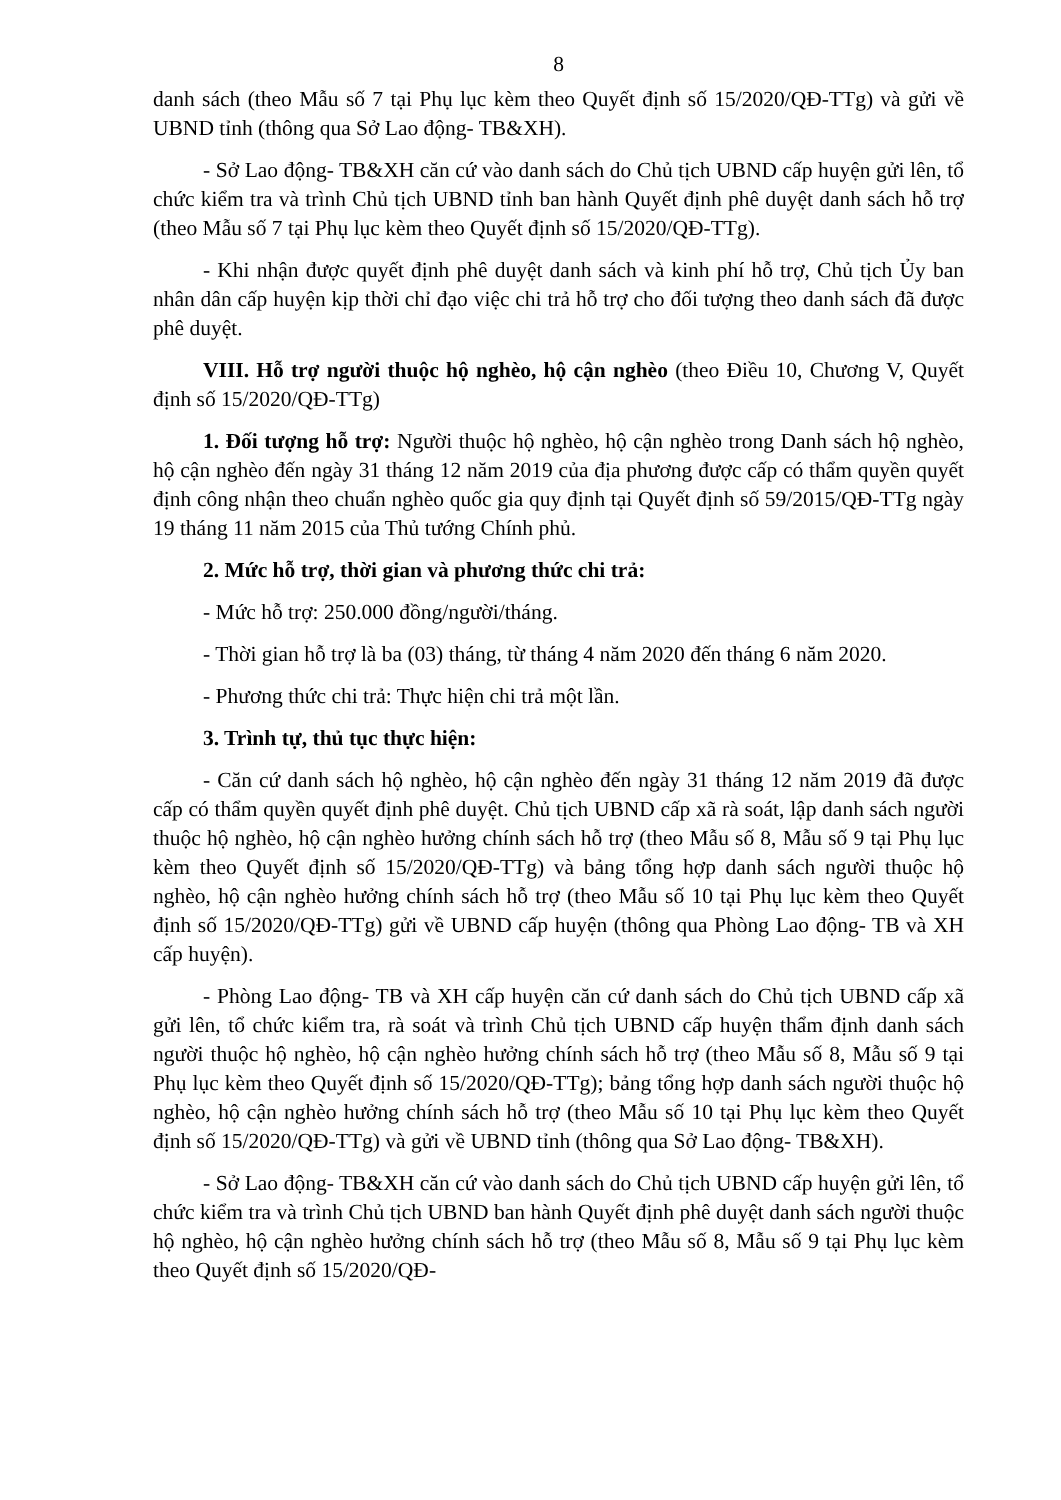8
danh sách (theo Mẫu số 7 tại Phụ lục kèm theo Quyết định số 15/2020/QĐ-TTg) và gửi về UBND tỉnh (thông qua Sở Lao động- TB&XH).
- Sở Lao động- TB&XH căn cứ vào danh sách do Chủ tịch UBND cấp huyện gửi lên, tổ chức kiểm tra và trình Chủ tịch UBND tỉnh ban hành Quyết định phê duyệt danh sách hỗ trợ (theo Mẫu số 7 tại Phụ lục kèm theo Quyết định số 15/2020/QĐ-TTg).
- Khi nhận được quyết định phê duyệt danh sách và kinh phí hỗ trợ, Chủ tịch Ủy ban nhân dân cấp huyện kịp thời chỉ đạo việc chi trả hỗ trợ cho đối tượng theo danh sách đã được phê duyệt.
VIII. Hỗ trợ người thuộc hộ nghèo, hộ cận nghèo (theo Điều 10, Chương V, Quyết định số 15/2020/QĐ-TTg)
1. Đối tượng hỗ trợ: Người thuộc hộ nghèo, hộ cận nghèo trong Danh sách hộ nghèo, hộ cận nghèo đến ngày 31 tháng 12 năm 2019 của địa phương được cấp có thẩm quyền quyết định công nhận theo chuẩn nghèo quốc gia quy định tại Quyết định số 59/2015/QĐ-TTg ngày 19 tháng 11 năm 2015 của Thủ tướng Chính phủ.
2. Mức hỗ trợ, thời gian và phương thức chi trả:
- Mức hỗ trợ: 250.000 đồng/người/tháng.
- Thời gian hỗ trợ là ba (03) tháng, từ tháng 4 năm 2020 đến tháng 6 năm 2020.
- Phương thức chi trả: Thực hiện chi trả một lần.
3. Trình tự, thủ tục thực hiện:
- Căn cứ danh sách hộ nghèo, hộ cận nghèo đến ngày 31 tháng 12 năm 2019 đã được cấp có thẩm quyền quyết định phê duyệt. Chủ tịch UBND cấp xã rà soát, lập danh sách người thuộc hộ nghèo, hộ cận nghèo hưởng chính sách hỗ trợ (theo Mẫu số 8, Mẫu số 9 tại Phụ lục kèm theo Quyết định số 15/2020/QĐ-TTg) và bảng tổng hợp danh sách người thuộc hộ nghèo, hộ cận nghèo hưởng chính sách hỗ trợ (theo Mẫu số 10 tại Phụ lục kèm theo Quyết định số 15/2020/QĐ-TTg) gửi về UBND cấp huyện (thông qua Phòng Lao động- TB và XH cấp huyện).
- Phòng Lao động- TB và XH cấp huyện căn cứ danh sách do Chủ tịch UBND cấp xã gửi lên, tổ chức kiểm tra, rà soát và trình Chủ tịch UBND cấp huyện thẩm định danh sách người thuộc hộ nghèo, hộ cận nghèo hưởng chính sách hỗ trợ (theo Mẫu số 8, Mẫu số 9 tại Phụ lục kèm theo Quyết định số 15/2020/QĐ-TTg); bảng tổng hợp danh sách người thuộc hộ nghèo, hộ cận nghèo hưởng chính sách hỗ trợ (theo Mẫu số 10 tại Phụ lục kèm theo Quyết định số 15/2020/QĐ-TTg) và gửi về UBND tỉnh (thông qua Sở Lao động- TB&XH).
- Sở Lao động- TB&XH căn cứ vào danh sách do Chủ tịch UBND cấp huyện gửi lên, tổ chức kiểm tra và trình Chủ tịch UBND ban hành Quyết định phê duyệt danh sách người thuộc hộ nghèo, hộ cận nghèo hưởng chính sách hỗ trợ (theo Mẫu số 8, Mẫu số 9 tại Phụ lục kèm theo Quyết định số 15/2020/QĐ-